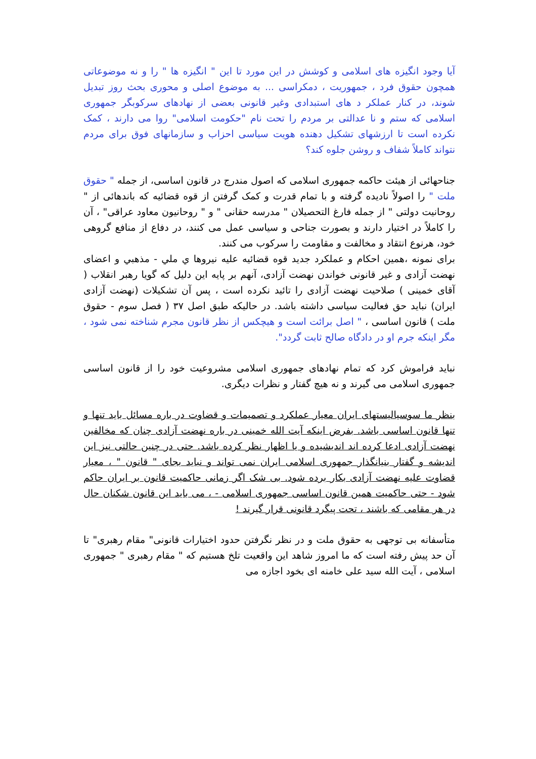آیا وجود انگیزه های اسلامی و کوشش در این مورد تا این " انگیزه ها " را و نه موضوعاتی همچون حقوق فرد ، جمهوریت ، دمکراسی ... به موضوع اصلی و محوری بحث روز تبدیل شوند، در کنار عملکر د های استبدادی وغیر قانونی بعضی از نهادهای سرکوبگر جمهوری اسلامی که ستم و نا عدالتی بر مردم را تحت نام "حکومت اسلامی" روا می دارند ، کمک نکرده است تا ارزشهای تشکیل دهنده هویت سیاسی احزاب و سازمانهای فوق برای مردم نتواند کاملاً شفاف و روشن جلوه کند؟
جناحهائی از هیئت حاکمه جمهوری اسلامی که اصول مندرج در قانون اساسی، از جمله " حقوق ملت " را اصولاً نادیده گرفته و با تمام قدرت و کمک گرفتن از قوه قضائیه که باندهائی از " روحانیت دولتی " از جمله فارغ التحصیلان " مدرسه حقانی " و " روحانیون معاود عراقی" ، آن را کاملاً در اختیار دارند و بصورت جناحی و سیاسی عمل می کنند، در دفاع از منافع گروهی خود، هرنوع انتقاد و مخالفت و مقاومت را سرکوب می کنند.
برای نمونه ،همین احکام و عملکرد جدید قوه قضائیه علیه نیروها ي ملي - مذهبي و اعضای نهضت آزادی و غیر قانونی خواندن نهضت آزادی، آنهم بر پایه این دلیل که گویا رهبر انقلاب ( آقای خمینی ) صلاحیت نهضت آزادی را تائید نکرده است ، پس آن تشکیلات (نهضت آزادی ایران) نباید حق فعالیت سیاسی داشته باشد. در حالیکه طبق اصل ۳۷ ( فصل سوم - حقوق ملت ) قانون اساسی ، " اصل برائت است و هیچکس از نظر قانون مجرم شناخته نمی شود ، مگر اینکه جرم او در دادگاه صالح ثابت گردد".
نباید فراموش کرد که تمام نهادهای جمهوری اسلامی مشروعیت خود را از قانون اساسی جمهوری اسلامی می گیرند و نه هیچ گفتار و نظرات دیگری.
بنظر ما سوسیالیستهای ایران معیار عملکرد و تصمیمات و قضاوت در باره مسائل باید تنها و تنها قانون اساسی باشد. بفرض اینکه آیت الله خمینی در باره نهضت آزادی چنان که مخالفین نهضت آزادی ادعا کرده اند اندیشیده و یا اظهار نظر کرده باشد. حتی در چنین حالتی نیز این اندیشه و گفتار بنیانگذار جمهوری اسلامی ایران نمی تواند و نباید بجای " قانون " ، معیار قضاوت علیه نهضت آزادی بکار برده شود. بی شک اگر زمانی حاکمیت قانون بر ایران حاکم شود - حتی حاکمیت همین قانون اساسی جمهوری اسلامی - ، می باید این قانون شکنان حال در هر مقامی که باشند ، تحت پیگرد قانونی قرار گیرند !
متأسفانه بی توجهی به حقوق ملت و در نظر نگرفتن حدود اختیارات قانونی" مقام رهبری" تا آن حد پیش رفته است که ما امروز شاهد این واقعیت تلخ هستیم که " مقام رهبری " جمهوری اسلامی ، آیت الله سید علی خامنه ای بخود اجازه می